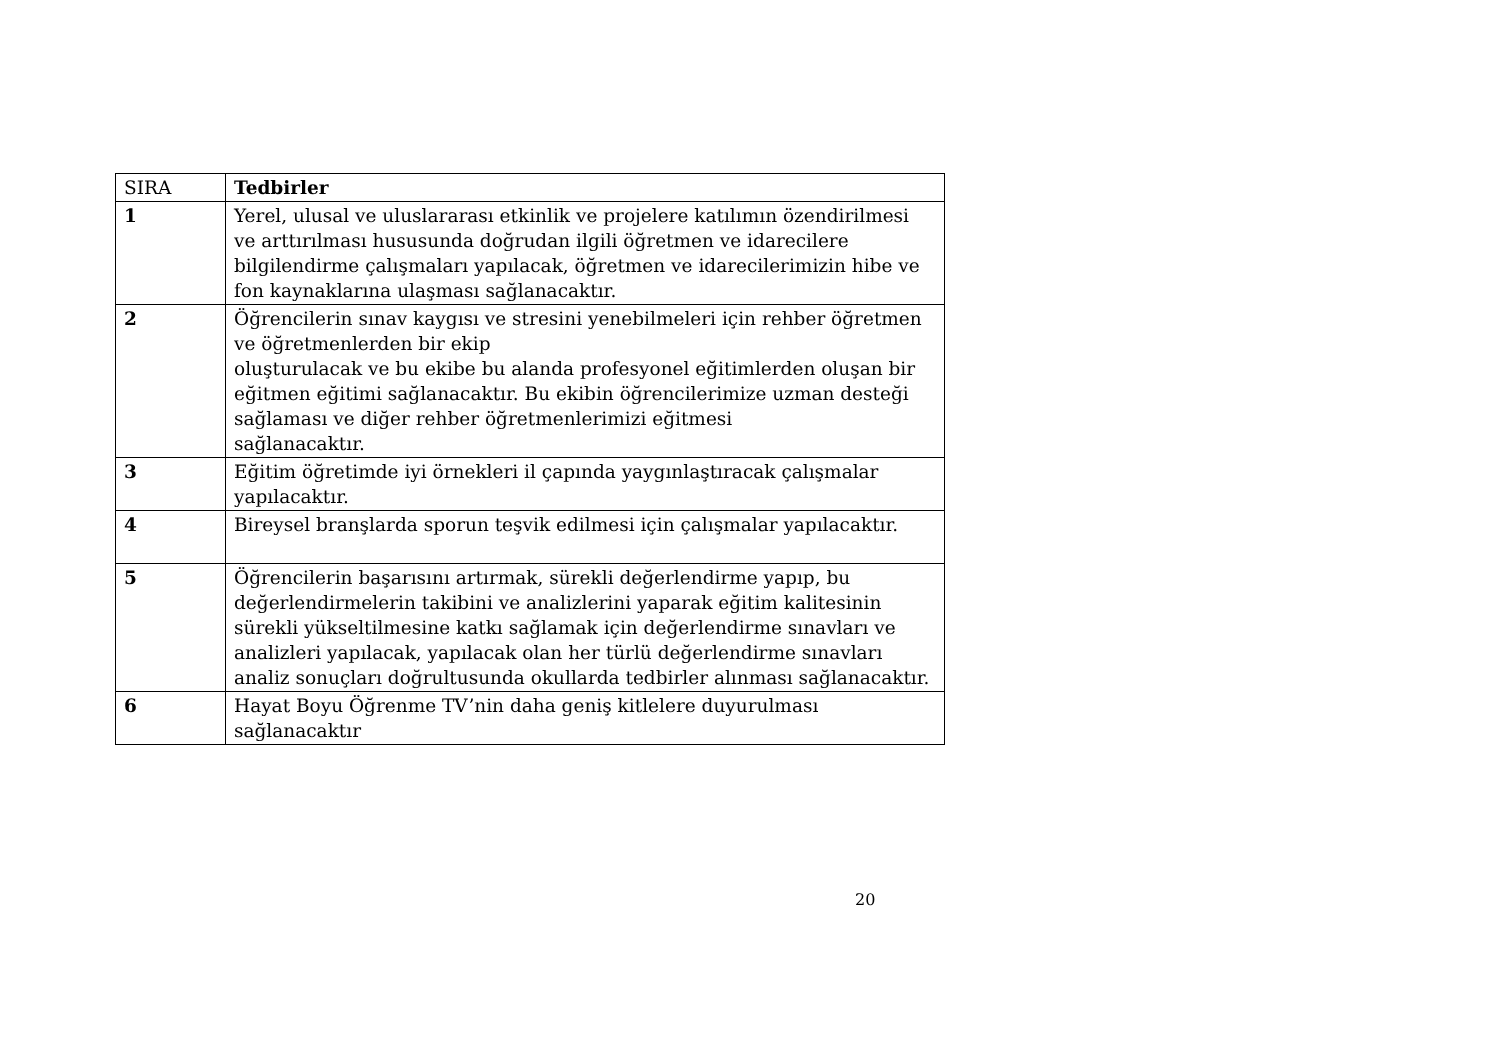| SIRA | Tedbirler |
| --- | --- |
| 1 | Yerel, ulusal ve uluslararası etkinlik ve projelere katılımın özendirilmesi ve arttırılması hususunda doğrudan ilgili öğretmen ve idarecilere bilgilendirme çalışmaları yapılacak, öğretmen ve idarecilerimizin hibe ve fon kaynaklarına ulaşması sağlanacaktır. |
| 2 | Öğrencilerin sınav kaygısı ve stresini yenebilmeleri için rehber öğretmen ve öğretmenlerden bir ekip oluşturulacak ve bu ekibe bu alanda profesyonel eğitimlerden oluşan bir eğitmen eğitimi sağlanacaktır. Bu ekibin öğrencilerimize uzman desteği sağlaması ve diğer rehber öğretmenlerimizi eğitmesi sağlanacaktır. |
| 3 | Eğitim öğretimde iyi örnekleri il çapında yaygınlaştıracak çalışmalar yapılacaktır. |
| 4 | Bireysel branşlarda sporun teşvik edilmesi için çalışmalar yapılacaktır. |
| 5 | Öğrencilerin başarısını artırmak, sürekli değerlendirme yapıp, bu değerlendirmelerin takibini ve analizlerini yaparak eğitim kalitesinin sürekli yükseltilmesine katkı sağlamak için değerlendirme sınavları ve analizleri yapılacak, yapılacak olan her türlü değerlendirme sınavları analiz sonuçları doğrultusunda okullarda tedbirler alınması sağlanacaktır. |
| 6 | Hayat Boyu Öğrenme TV’nin daha geniş kitlelere duyurulması sağlanacaktır |
20